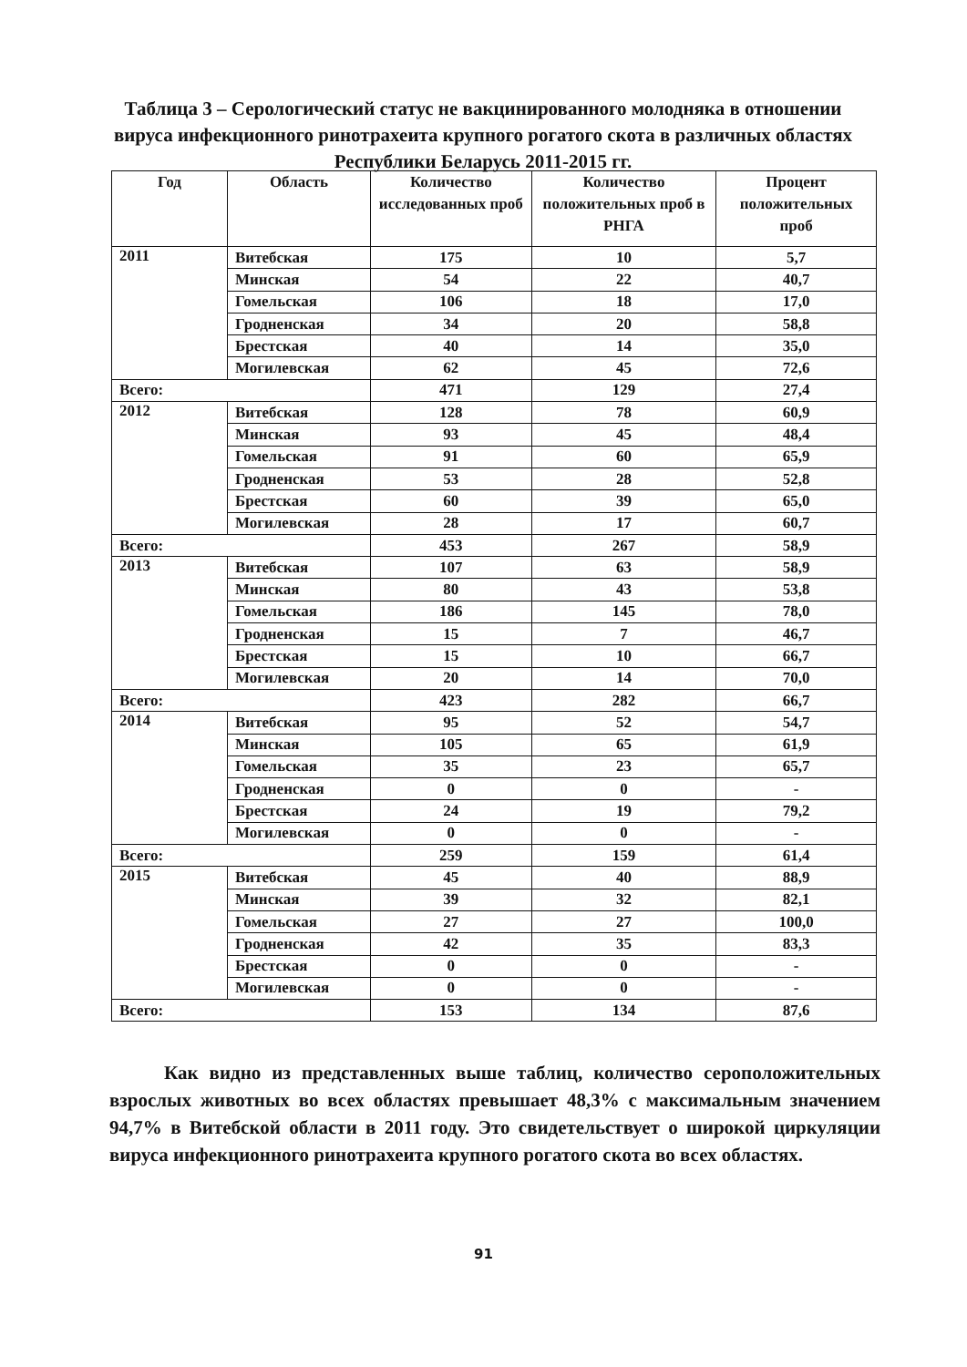Таблица 3 – Серологический статус не вакцинированного молодняка в отношении вируса инфекционного ринотрахеита крупного рогатого скота в различных областях Республики Беларусь 2011-2015 гг.
| Год | Область | Количество исследованных проб | Количество положительных проб в РНГА | Процент положительных проб |
| --- | --- | --- | --- | --- |
| 2011 | Витебская | 175 | 10 | 5,7 |
| | Минская | 54 | 22 | 40,7 |
| | Гомельская | 106 | 18 | 17,0 |
| | Гродненская | 34 | 20 | 58,8 |
| | Брестская | 40 | 14 | 35,0 |
| | Могилевская | 62 | 45 | 72,6 |
| Всего: | | 471 | 129 | 27,4 |
| 2012 | Витебская | 128 | 78 | 60,9 |
| | Минская | 93 | 45 | 48,4 |
| | Гомельская | 91 | 60 | 65,9 |
| | Гродненская | 53 | 28 | 52,8 |
| | Брестская | 60 | 39 | 65,0 |
| | Могилевская | 28 | 17 | 60,7 |
| Всего: | | 453 | 267 | 58,9 |
| 2013 | Витебская | 107 | 63 | 58,9 |
| | Минская | 80 | 43 | 53,8 |
| | Гомельская | 186 | 145 | 78,0 |
| | Гродненская | 15 | 7 | 46,7 |
| | Брестская | 15 | 10 | 66,7 |
| | Могилевская | 20 | 14 | 70,0 |
| Всего: | | 423 | 282 | 66,7 |
| 2014 | Витебская | 95 | 52 | 54,7 |
| | Минская | 105 | 65 | 61,9 |
| | Гомельская | 35 | 23 | 65,7 |
| | Гродненская | 0 | 0 | - |
| | Брестская | 24 | 19 | 79,2 |
| | Могилевская | 0 | 0 | - |
| Всего: | | 259 | 159 | 61,4 |
| 2015 | Витебская | 45 | 40 | 88,9 |
| | Минская | 39 | 32 | 82,1 |
| | Гомельская | 27 | 27 | 100,0 |
| | Гродненская | 42 | 35 | 83,3 |
| | Брестская | 0 | 0 | - |
| | Могилевская | 0 | 0 | - |
| Всего: | | 153 | 134 | 87,6 |
Как видно из представленных выше таблиц, количество серопо­ложительных взрослых животных во всех областях превышает 48,3% с максимальным значением 94,7% в Витебской области в 2011 году. Это свидетельствует о широкой циркуляции вируса инфекционного ринотрахеита крупного рогатого скота во всех областях.
91